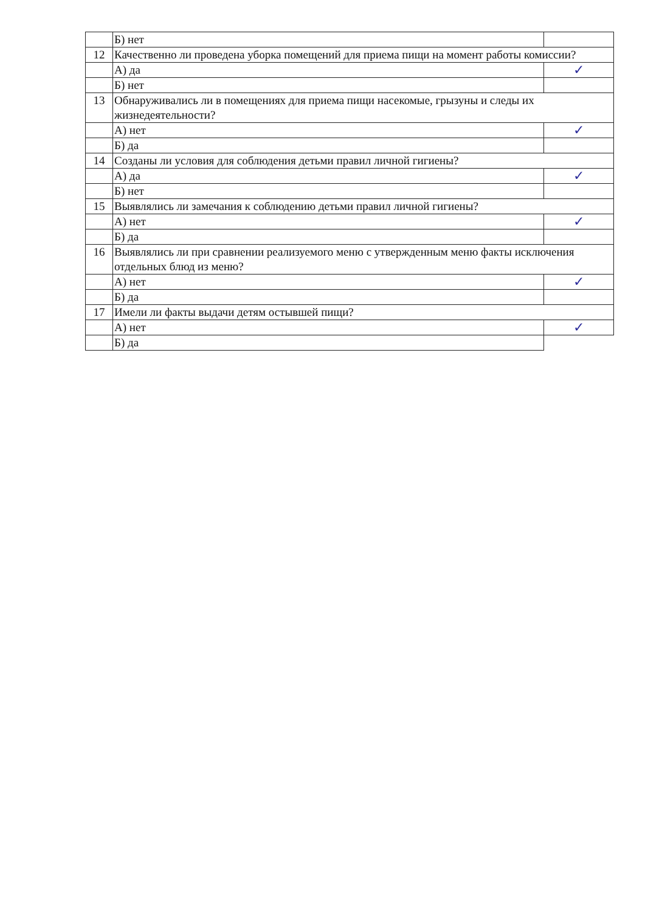| | Б) нет | |
| 12 | Качественно ли проведена уборка помещений для приема пищи на момент работы комиссии? | |
| | А) да | ✓ |
| | Б) нет | |
| 13 | Обнаруживались ли в помещениях для приема пищи насекомые, грызуны и следы их жизнедеятельности? | |
| | А) нет | ✓ |
| | Б) да | |
| 14 | Созданы ли условия для соблюдения детьми правил личной гигиены? | |
| | А) да | ✓ |
| | Б) нет | |
| 15 | Выявлялись ли замечания к соблюдению детьми правил личной гигиены? | |
| | А) нет | ✓ |
| | Б) да | |
| 16 | Выявлялись ли при сравнении реализуемого меню с утвержденным меню факты исключения отдельных блюд из меню? | |
| | А) нет | ✓ |
| | Б) да | |
| 17 | Имели ли факты выдачи детям остывшей пищи? | |
| | А) нет | ✓ |
| | Б) да | |